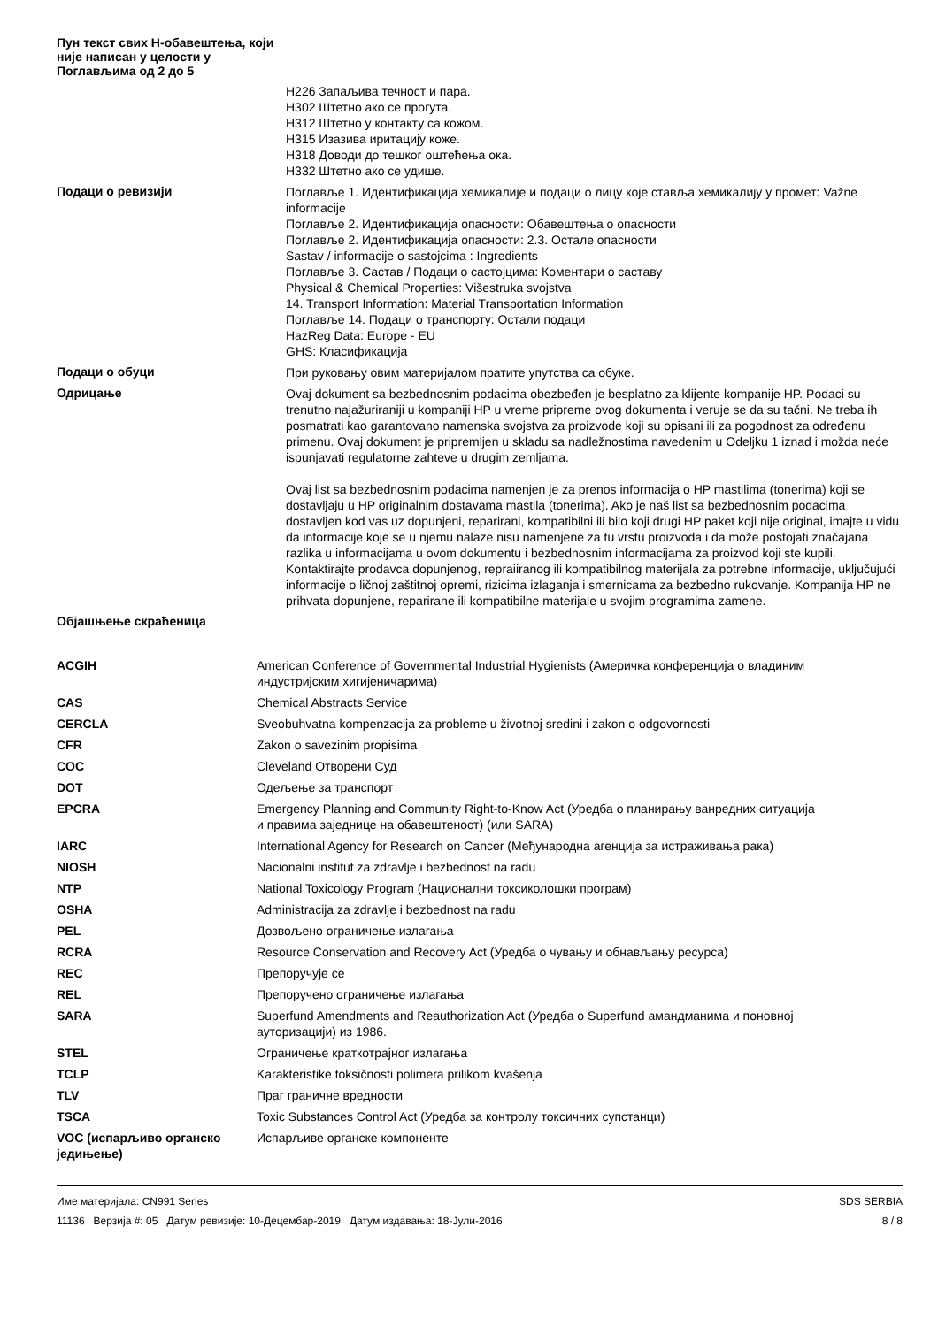Пун текст свих Н-обавештења, који није написан у целости у Поглављима од 2 до 5
H226 Запаљива течност и пара.
H302 Штетно ако се прогута.
H312 Штетно у контакту са кожом.
H315 Изазива иритацију коже.
H318 Доводи до тешког оштећења ока.
H332 Штетно ако се удише.
Подаци о ревизији
Поглавље 1. Идентификација хемикалије и подаци о лицу које ставља хемикалију у промет: Važne informacije
Поглавље 2. Идентификација опасности: Обавештења о опасности
Поглавље 2. Идентификација опасности: 2.3. Остале опасности
Sastav / informacije o sastojcima : Ingredients
Поглавље 3. Састав / Подаци о састојцима: Коментари о саставу
Physical & Chemical Properties: Višestruka svojstva
14. Transport Information: Material Transportation Information
Поглавље 14. Подаци о транспорту: Остали подаци
HazReg Data: Europe - EU
GHS: Класификација
Подаци о обуци
При руковању овим материјалом пратите упутства са обуке.
Одрицање
Ovaj dokument sa bezbednosnim podacima obezbeđen je besplatno za klijente kompanije HP. Podaci su trenutno najažuriraniji u kompaniji HP u vreme pripreme ovog dokumenta i veruje se da su tačni. Ne treba ih posmatrati kao garantovano namenska svojstva za proizvode koji su opisani ili za pogodnost za određenu primenu. Ovaj dokument je pripremljen u skladu sa nadležnostima navedenim u Odeljku 1 iznad i možda neće ispunjavati regulatorne zahteve u drugim zemljama.
Ovaj list sa bezbednosnim podacima namenjen je za prenos informacija o HP mastilima (tonerima) koji se dostavljaju u HP originalnim dostavama mastila (tonerima). Ako je naš list sa bezbednosnim podacima dostavljen kod vas uz dopunjeni, reparirani, kompatibilni ili bilo koji drugi HP paket koji nije original, imajte u vidu da informacije koje se u njemu nalaze nisu namenjene za tu vrstu proizvoda i da može postojati značajana razlika u informacijama u ovom dokumentu i bezbednosnim informacijama za proizvod koji ste kupili. Kontaktirajte prodavca dopunjenog, repraiiranog ili kompatibilnog materijala za potrebne informacije, uključujući informacije o ličnoj zaštitnoj opremi, rizicima izlaganja i smernicama za bezbedno rukovanje. Kompanija HP ne prihvata dopunjene, reparirane ili kompatibilne materijale u svojim programima zamene.
Објашњење скраћеница
| ACGIH | American Conference of Governmental Industrial Hygienists (Америчка конференција о владиним индустријским хигијеничарима) |
| CAS | Chemical Abstracts Service |
| CERCLA | Sveobuhvatna kompenzacija za probleme u životnoj sredini i zakon o odgovornosti |
| CFR | Zakon o savezinim propisima |
| COC | Cleveland Отворени Суд |
| DOT | Одељење за транспорт |
| EPCRA | Emergency Planning and Community Right-to-Know Act (Уредба о планирању ванредних ситуација и правима заједнице на обавештеност) (или SARA) |
| IARC | International Agency for Research on Cancer (Међународна агенција за истраживања рака) |
| NIOSH | Nacionalni institut za zdravlje i bezbednost na radu |
| NTP | National Toxicology Program (Национални токсиколошки програм) |
| OSHA | Administracija za zdravlje i bezbednost na radu |
| PEL | Дозвољено ограничење излагања |
| RCRA | Resource Conservation and Recovery Act (Уредба о чувању и обнављању ресурса) |
| REC | Препоручује се |
| REL | Препоручено ограничење излагања |
| SARA | Superfund Amendments and Reauthorization Act (Уредба о Superfund амандманима и поновној ауторизацији) из 1986. |
| STEL | Ограничење краткотрајног излагања |
| TCLP | Karakteristike toksičnosti polimera prilikom kvašenja |
| TLV | Праг граничне вредности |
| TSCA | Toxic Substances Control Act (Уредба за контролу токсичних супстанци) |
| VOC (испарљиво органско једињење) | Испарљиве органске компоненте |
Име материјала: CN991 Series
11136 Верзија #: 05 Датум ревизије: 10-Децембар-2019 Датум издавања: 18-Јули-2016
SDS SERBIA
8 / 8